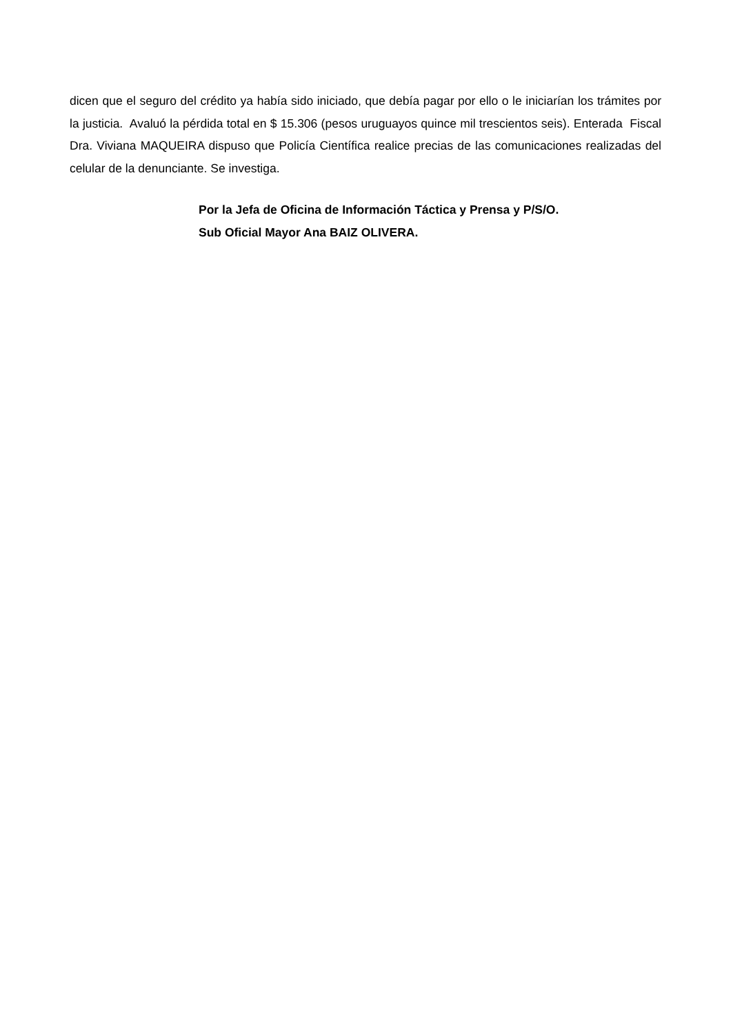dicen que el seguro del crédito ya había sido iniciado, que debía pagar por ello o le iniciarían los trámites por la justicia. Avaluó la pérdida total en $ 15.306 (pesos uruguayos quince mil trescientos seis). Enterada Fiscal Dra. Viviana MAQUEIRA dispuso que Policía Científica realice precias de las comunicaciones realizadas del celular de la denunciante. Se investiga.
Por la Jefa de Oficina de Información Táctica y Prensa y P/S/O.
Sub Oficial Mayor Ana BAIZ OLIVERA.